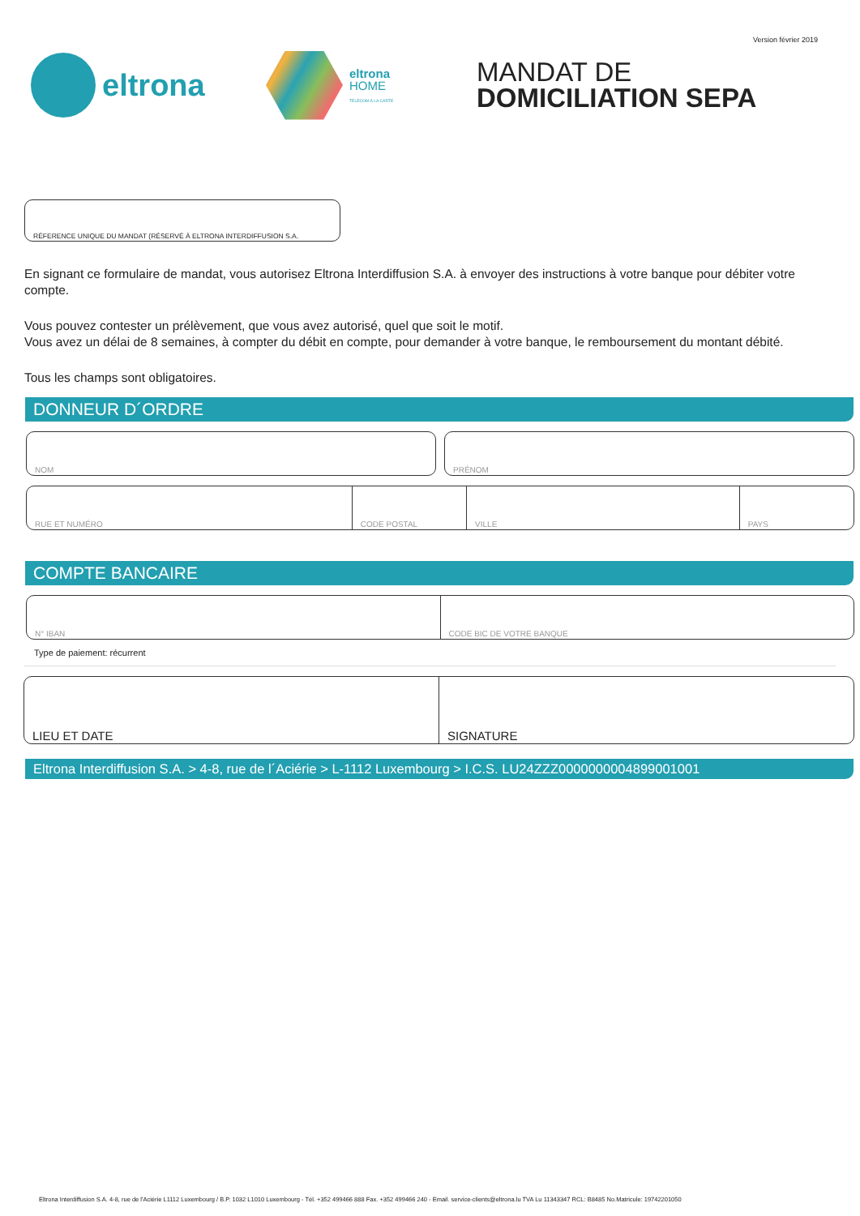Version février 2019
eltrona
eltrona
HOME
TÉLÉCOM À LA CARTE
MANDAT DE
DOMICILIATION SEPA
RÉFERENCE UNIQUE DU MANDAT (RÉSERVÉ À ELTRONA INTERDIFFUSION S.A.
En signant ce formulaire de mandat, vous autorisez Eltrona Interdiffusion S.A. à envoyer des instructions à votre banque pour débiter votre compte.
Vous pouvez contester un prélèvement, que vous avez autorisé, quel que soit le motif.
Vous avez un délai de 8 semaines, à compter du débit en compte, pour demander à votre banque, le remboursement du montant débité.
Tous les champs sont obligatoires.
DONNEUR D´ORDRE
NOM PRÉNOM
RUE ET NUMÉRO CODE POSTAL VILLE PAYS
COMPTE BANCAIRE
N° IBAN CODE BIC DE VOTRE BANQUE
Type de paiement: récurrent
LIEU ET DATE SIGNATURE
Eltrona Interdiffusion S.A. > 4-8, rue de l´Aciérie > L-1112 Luxembourg > I.C.S. LU24ZZZ0000000004899001001
Eltrona Interdiffusion S.A. 4-8, rue de l'Aciérie L1112 Luxembourg / B.P. 1032 L1010 Luxembourg - Tél. +352 499466 888 Fax. +352 499466 240 - Email. service-clients@eltrona.lu TVA Lu 11343347 RCL: B8485 No.Matricule: 19742201050